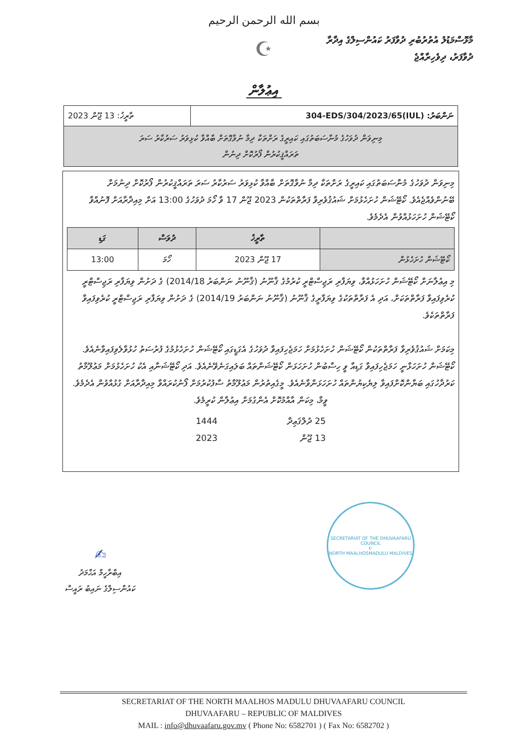بسم الله الرحمن الرحيم
☪
މާޅޮސްމަޑުލު އުތުރުބުރި ދުވާފަރު ކައުންސިލްގެ އިދާރާ
ދުވާފަރު، ދިވެހިރާއްޖެ
އިޢުލާން
| ނަންބަރު: (IUL)304-EDS/304/2023/65 | ތާރީޚު: 13 ޖޫން 2023 |
| މިނިވަން ދުވަހުގެ މުނާސަބަތުގައި ކައިރީގެ ރަށްތަކާ ދިމާ ނުވާގޮތަށް ބާއްވާ ކުޅިވަރު ސަރުކާރު ސަރަ ތަރައްޤީކުރުން ފޯރުކޮށް ދިނުން | |
މިނިވަން ދުވަހުގެ މުނާސަބަތުގައި ކައިރީގެ ރަށްތަކާ ދިމާ ނުވާގޮތަށް ބާއްވާ ކުޅިވަރު ސަރުކާރު ސަރަ ތަރައްޤީކުރުން ފޯރުކޮށް ދިނުމަށް ބޭނުންވެއްޖެއެވެ. ކޯޓޭޝަން ހުށަހެޅުމަށް ޝައުޤުވެރިވާ ފަރާތްތަކުން 2023 ޖޫން 17 ވާ ހޯމަ ދުވަހުގެ 13:00 އަށް މިއިދާރާއަށް ފޮނުއްވާ ކޯޓޭޝަން ހުށަހަޅުއްވުން އެދެމެވެ.
| | ތާރީޚު | ދުވަސް | ގަޑި |
| --- | --- | --- | --- |
| ކޯޓޭޝަން ހުށަހެޅުން | 17 ޖޫން 2023 | ހޯމަ | 13:00 |
މި އިޢުލާނަށް ކޯޓޭޝަން ހުށަހަޅުއްވާ، ވިޔަފާރި ރަޖިސްޓްރީ ކުރުމުގެ ޤާނޫނު (ޤާނޫނު ނަންބަރު 2014/18) ގެ ދަށުން ވިޔަފާރި ރަޖިސްޓްރީ ކުރެވިފައިވާ ފަރާތްތަކަށް، އަދި އެ ފަރާތްތަކުގެ ވިޔަފާރީގެ ޤާނޫނު (ޤާނޫނު ނަންބަރު 2014/19) ގެ ދަށުން ވިޔަފާރި ރަޖިސްޓްރީ ކުރެވިފައިވާ ފަރާތްތަކެވެ.
މިކަމަށް ޝައުޤުވެރިވާ ފަރާތްތަކުން ކޯޓޭޝަން ހުށަހެޅުމަށް ހަމަޖެހިފައިވާ ދުވަހުގެ އެގަޑީގައި ކޯޓޭޝަން ހުށަހެޅުމުގެ ފުރުސަތު ހުޅުވާލެވިފައިވާނެއެވެ. ކޯޓޭޝަން ހުށަހަޅާނީ ހަމަޖެހިފައިވާ ގަޑިއާ ވީ ހިސާބުން ހުށަހަޅަން ކޯޓޭޝަންތައް ބަލައިގަނެވޭނެއެވެ. އަދި ކޯޓޭޝަނާއި އެކު ހުށަހެޅުމަށް މަޢުލޫމާތު ކަރުދާހުގައި ބަޔާންކޮށްފައިވާ ލިޔެކިޔުންތައް ހުށަހަޅަންވާނެއެވެ. މީގެއިތުރުން މަޢުލޫމާތު ސާފުކުރުމަށް ފޯނުކުރައްވާ މިއިދާރާއަށް ގުޅުއްވުން އެދެމެވެ.
ވީމާ، މިކަން އާއްމުކޮށް އެންގުމަށް އިޢުލާން ކުރީމެވެ.
25 ދުލްޤަޢިދާ 1444
13 ޖޫން 2023
✍
އިބްރާހީމް އަޙްމަދު
ކައުންސިލްގެ ނައިބު ރައީސް
SECRETARIAT OF THE DHUVAAFARU COUNCIL
☪
NORTH MAALHOSMADULU MALDIVES
SECRETARIAT OF THE NORTH MAALHOS MADULU DHUVAAFARU COUNCIL
DHUVAAFARU – REPUBLIC OF MALDIVES
MAIL : info@dhuvaafaru.gov.mv ( Phone No: 6582701 ) ( Fax No: 6582702 )